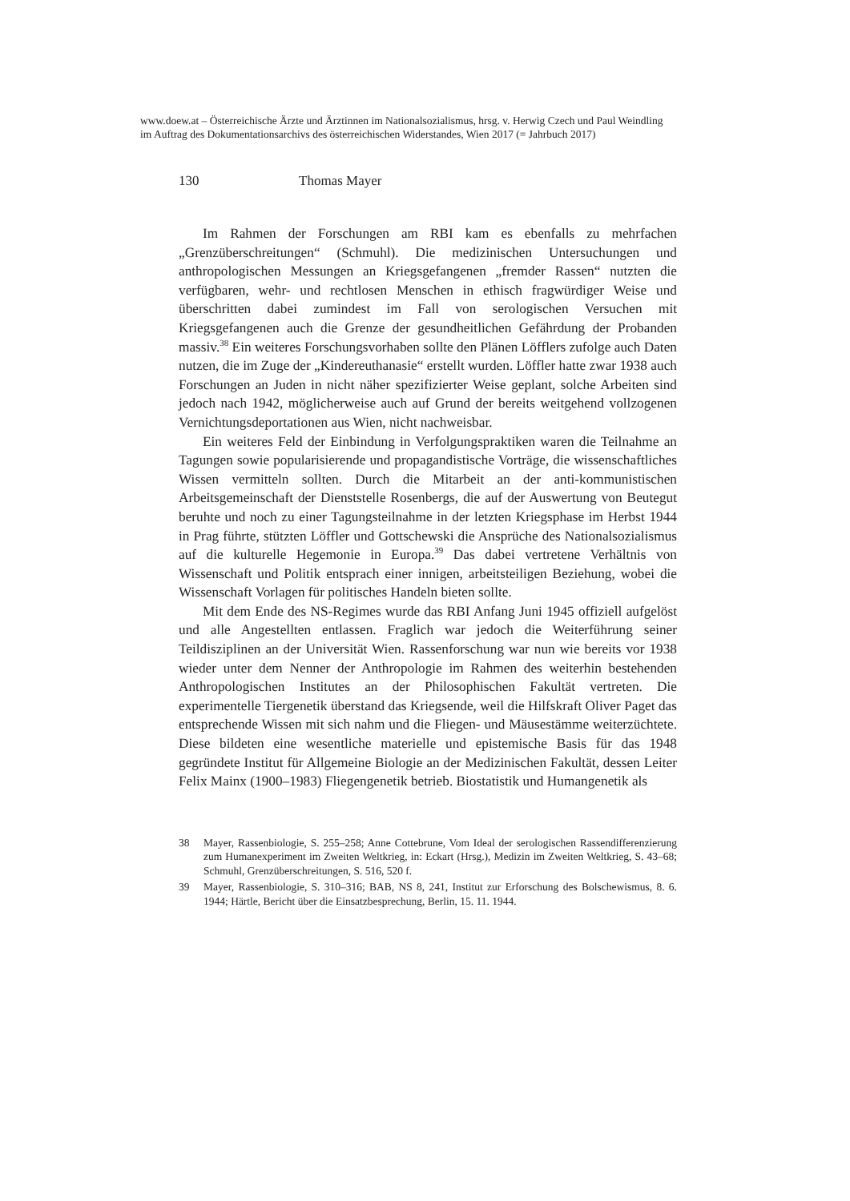www.doew.at – Österreichische Ärzte und Ärztinnen im Nationalsozialismus, hrsg. v. Herwig Czech und Paul Weindling im Auftrag des Dokumentationsarchivs des österreichischen Widerstandes, Wien 2017 (= Jahrbuch 2017)
130 Thomas Mayer
Im Rahmen der Forschungen am RBI kam es ebenfalls zu mehrfachen „Grenzüberschreitungen“ (Schmuhl). Die medizinischen Untersuchungen und anthropologischen Messungen an Kriegsgefangenen „fremder Rassen“ nutzten die verfügbaren, wehr- und rechtlosen Menschen in ethisch fragwürdiger Weise und überschritten dabei zumindest im Fall von serologischen Versuchen mit Kriegsgefangenen auch die Grenze der gesundheitlichen Gefährdung der Probanden massiv.<sup>38</sup> Ein weiteres Forschungsvorhaben sollte den Plänen Löfflers zufolge auch Daten nutzen, die im Zuge der „Kindereuthanasie“ erstellt wurden. Löffler hatte zwar 1938 auch Forschungen an Juden in nicht näher spezifizierter Weise geplant, solche Arbeiten sind jedoch nach 1942, möglicherweise auch auf Grund der bereits weitgehend vollzogenen Vernichtungsdeportationen aus Wien, nicht nachweisbar.
Ein weiteres Feld der Einbindung in Verfolgungspraktiken waren die Teilnahme an Tagungen sowie popularisierende und propagandistische Vorträge, die wissenschaftliches Wissen vermitteln sollten. Durch die Mitarbeit an der anti-kommunistischen Arbeitsgemeinschaft der Dienststelle Rosenbergs, die auf der Auswertung von Beutegut beruhte und noch zu einer Tagungsteilnahme in der letzten Kriegsphase im Herbst 1944 in Prag führte, stützten Löffler und Gottschewski die Ansprüche des Nationalsozialismus auf die kulturelle Hegemonie in Europa.<sup>39</sup> Das dabei vertretene Verhältnis von Wissenschaft und Politik entsprach einer innigen, arbeitsteiligen Beziehung, wobei die Wissenschaft Vorlagen für politisches Handeln bieten sollte.
Mit dem Ende des NS-Regimes wurde das RBI Anfang Juni 1945 offiziell aufgelöst und alle Angestellten entlassen. Fraglich war jedoch die Weiterführung seiner Teildisziplinen an der Universität Wien. Rassenforschung war nun wie bereits vor 1938 wieder unter dem Nenner der Anthropologie im Rahmen des weiterhin bestehenden Anthropologischen Institutes an der Philosophischen Fakultät vertreten. Die experimentelle Tiergenetik überstand das Kriegsende, weil die Hilfskraft Oliver Paget das entsprechende Wissen mit sich nahm und die Fliegen- und Mäusestämme weiterzüchtete. Diese bildeten eine wesentliche materielle und epistemische Basis für das 1948 gegründete Institut für Allgemeine Biologie an der Medizinischen Fakultät, dessen Leiter Felix Mainx (1900–1983) Fliegengenetik betrieb. Biostatistik und Humangenetik als
38 Mayer, Rassenbiologie, S. 255–258; Anne Cottebrune, Vom Ideal der serologischen Rassendifferenzierung zum Humanexperiment im Zweiten Weltkrieg, in: Eckart (Hrsg.), Medizin im Zweiten Weltkrieg, S. 43–68; Schmuhl, Grenzüberschreitungen, S. 516, 520 f.
39 Mayer, Rassenbiologie, S. 310–316; BAB, NS 8, 241, Institut zur Erforschung des Bolschewismus, 8. 6. 1944; Härtle, Bericht über die Einsatzbesprechung, Berlin, 15. 11. 1944.